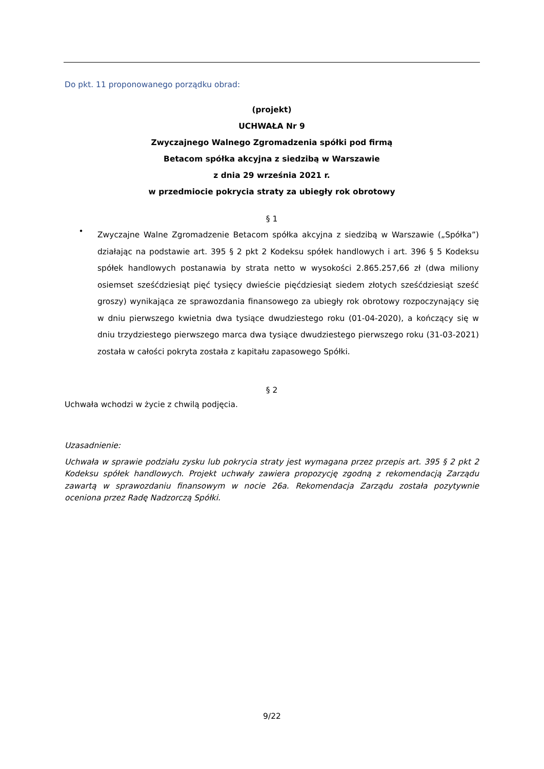Do pkt. 11 proponowanego porządku obrad:
(projekt)
UCHWAŁA Nr 9
Zwyczajnego Walnego Zgromadzenia spółki pod firmą
Betacom spółka akcyjna z siedzibą w Warszawie
z dnia 29 września 2021 r.
w przedmiocie pokrycia straty za ubiegły rok obrotowy
§ 1
•
Zwyczajne Walne Zgromadzenie Betacom spółka akcyjna z siedzibą w Warszawie („Spółka”) działając na podstawie art. 395 § 2 pkt 2 Kodeksu spółek handlowych i art. 396 § 5 Kodeksu spółek handlowych postanawia by strata netto w wysokości 2.865.257,66 zł (dwa miliony osiemset sześćdziesiąt pięć tysięcy dwieście pięćdziesiąt siedem złotych sześćdziesiąt sześć groszy) wynikająca ze sprawozdania finansowego za ubiegły rok obrotowy rozpoczynający się w dniu pierwszego kwietnia dwa tysiące dwudziestego roku (01-04-2020), a kończący się w dniu trzydziestego pierwszego marca dwa tysiące dwudziestego pierwszego roku (31-03-2021) została w całości pokryta została z kapitału zapasowego Spółki.
§ 2
Uchwała wchodzi w życie z chwilą podjęcia.
Uzasadnienie:
Uchwała w sprawie podziału zysku lub pokrycia straty jest wymagana przez przepis art. 395 § 2 pkt 2 Kodeksu spółek handlowych. Projekt uchwały zawiera propozycję zgodną z rekomendacją Zarządu zawartą w sprawozdaniu finansowym w nocie 26a. Rekomendacja Zarządu została pozytywnie oceniona przez Radę Nadzorczą Spółki.
9/22